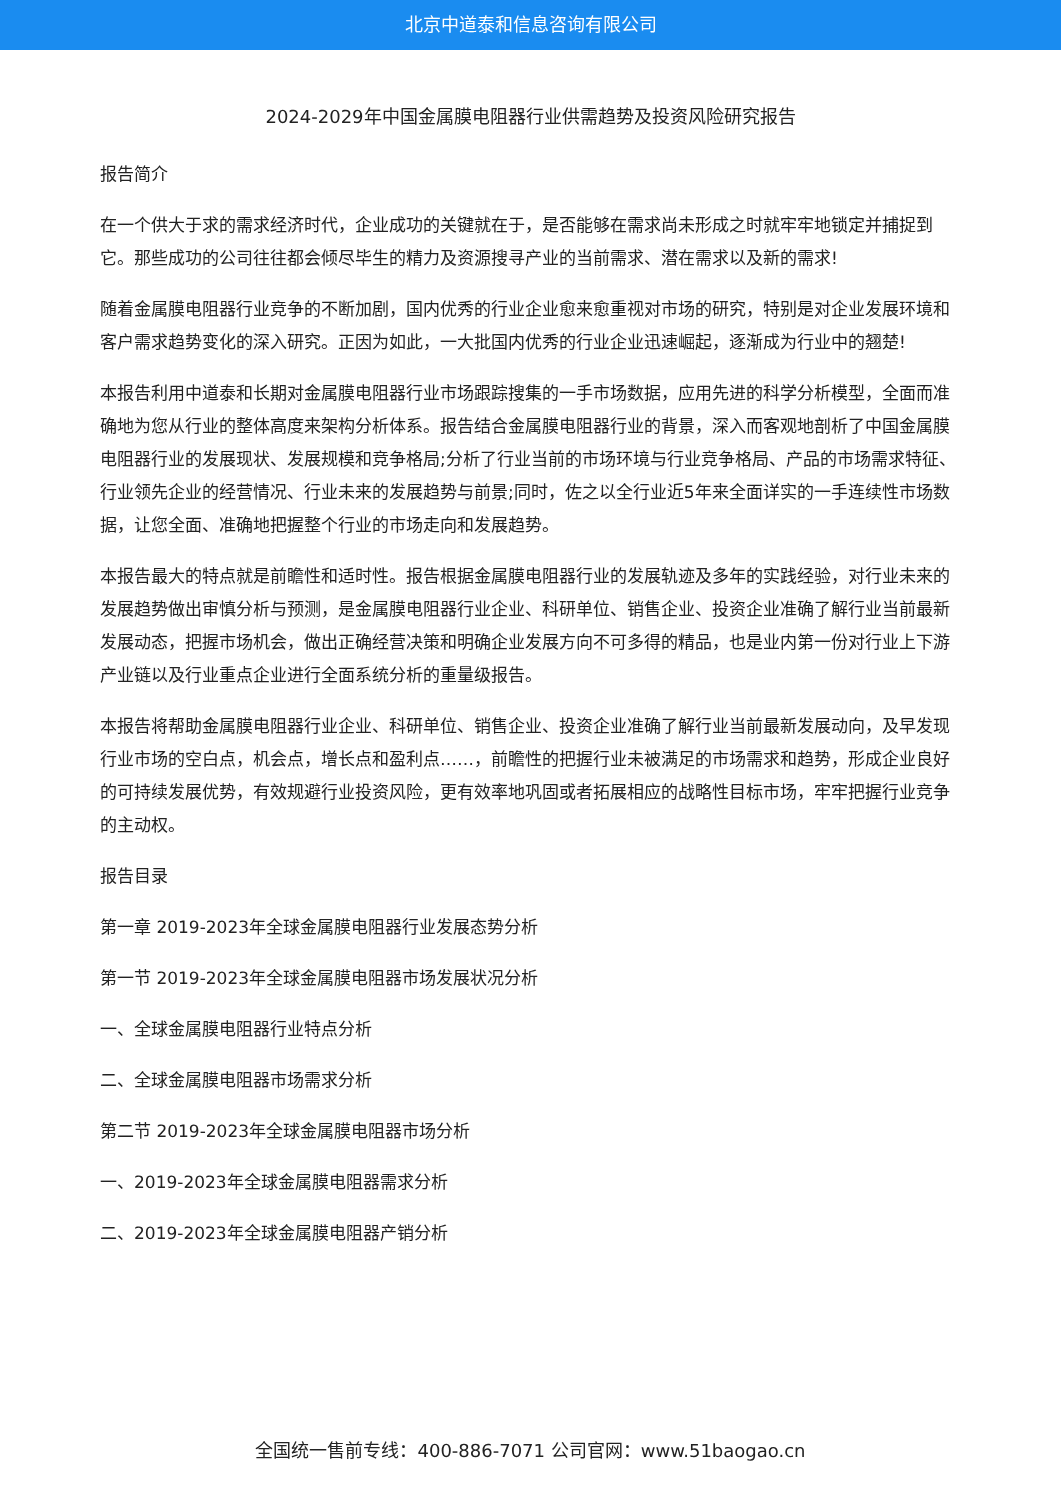北京中道泰和信息咨询有限公司
2024-2029年中国金属膜电阻器行业供需趋势及投资风险研究报告
报告简介
在一个供大于求的需求经济时代，企业成功的关键就在于，是否能够在需求尚未形成之时就牢牢地锁定并捕捉到它。那些成功的公司往往都会倾尽毕生的精力及资源搜寻产业的当前需求、潜在需求以及新的需求!
随着金属膜电阻器行业竞争的不断加剧，国内优秀的行业企业愈来愈重视对市场的研究，特别是对企业发展环境和客户需求趋势变化的深入研究。正因为如此，一大批国内优秀的行业企业迅速崛起，逐渐成为行业中的翘楚!
本报告利用中道泰和长期对金属膜电阻器行业市场跟踪搜集的一手市场数据，应用先进的科学分析模型，全面而准确地为您从行业的整体高度来架构分析体系。报告结合金属膜电阻器行业的背景，深入而客观地剖析了中国金属膜电阻器行业的发展现状、发展规模和竞争格局;分析了行业当前的市场环境与行业竞争格局、产品的市场需求特征、行业领先企业的经营情况、行业未来的发展趋势与前景;同时，佐之以全行业近5年来全面详实的一手连续性市场数据，让您全面、准确地把握整个行业的市场走向和发展趋势。
本报告最大的特点就是前瞻性和适时性。报告根据金属膜电阻器行业的发展轨迹及多年的实践经验，对行业未来的发展趋势做出审慎分析与预测，是金属膜电阻器行业企业、科研单位、销售企业、投资企业准确了解行业当前最新发展动态，把握市场机会，做出正确经营决策和明确企业发展方向不可多得的精品，也是业内第一份对行业上下游产业链以及行业重点企业进行全面系统分析的重量级报告。
本报告将帮助金属膜电阻器行业企业、科研单位、销售企业、投资企业准确了解行业当前最新发展动向，及早发现行业市场的空白点，机会点，增长点和盈利点……，前瞻性的把握行业未被满足的市场需求和趋势，形成企业良好的可持续发展优势，有效规避行业投资风险，更有效率地巩固或者拓展相应的战略性目标市场，牢牢把握行业竞争的主动权。
报告目录
第一章 2019-2023年全球金属膜电阻器行业发展态势分析
第一节 2019-2023年全球金属膜电阻器市场发展状况分析
一、全球金属膜电阻器行业特点分析
二、全球金属膜电阻器市场需求分析
第二节 2019-2023年全球金属膜电阻器市场分析
一、2019-2023年全球金属膜电阻器需求分析
二、2019-2023年全球金属膜电阻器产销分析
全国统一售前专线：400-886-7071 公司官网：www.51baogao.cn